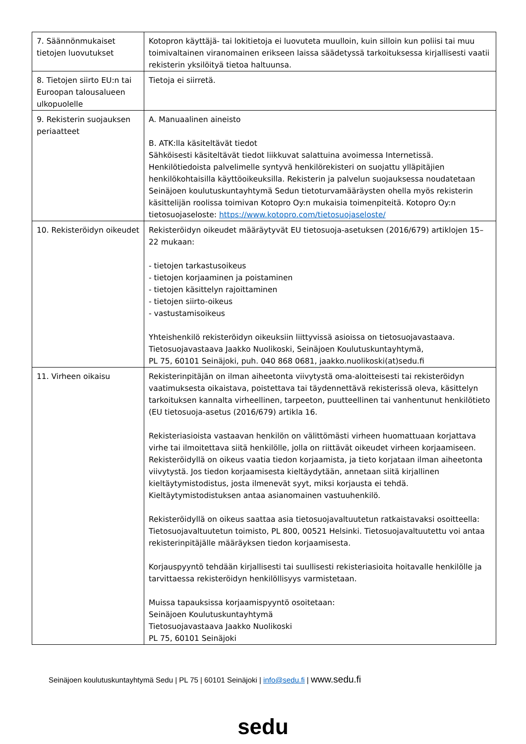| 7. Säännönmukaiset tietojen luovutukset | Kotopron käyttäjä- tai lokitietoja ei luovuteta muulloin, kuin silloin kun poliisi tai muu toimivaltainen viranomainen erikseen laissa säädetyssä tarkoituksessa kirjallisesti vaatii rekisterin yksilöityä tietoa haltuunsa. |
| 8. Tietojen siirto EU:n tai Euroopan talousalueen ulkopuolelle | Tietoja ei siirretä. |
| 9. Rekisterin suojauksen periaatteet | A. Manuaalinen aineisto B. ATK:lla käsiteltävät tiedot Sähköisesti käsiteltävät tiedot liikkuvat salattuina avoimessa Internetissä. Henkilötiedoista palvelimelle syntyvä henkilörekisteri on suojattu ylläpitäjien henkilökohtaisilla käyttöoikeuksilla. Rekisterin ja palvelun suojauksessa noudatetaan Seinäjoen koulutuskuntayhtymä Sedun tietoturvamääräysten ohella myös rekisterin käsittelijän roolissa toimivan Kotopro Oy:n mukaisia toimenpiteitä. Kotopro Oy:n tietosuojaseloste: https://www.kotopro.com/tietosuojaseloste/ |
| 10. Rekisteröidyn oikeudet | Rekisteröidyn oikeudet määräytyvät EU tietosuoja-asetuksen (2016/679) artiklojen 15–22 mukaan: - tietojen tarkastusoikeus - tietojen korjaaminen ja poistaminen - tietojen käsittelyn rajoittaminen - tietojen siirto-oikeus - vastustamisoikeus Yhteishenkilö rekisteröidyn oikeuksiin liittyvissä asioissa on tietosuojavastaava. Tietosuojavastaava Jaakko Nuolikoski, Seinäjoen Koulutuskuntayhtymä, PL 75, 60101 Seinäjoki, puh. 040 868 0681, jaakko.nuolikoski(at)sedu.fi |
| 11. Virheen oikaisu | Rekisterinpitäjän on ilman aiheetonta viivytystä oma-aloitteisesti tai rekisteröidyn vaatimuksesta oikaistava, poistettava tai täydennettävä rekisterissä oleva, käsittelyn tarkoituksen kannalta virheellinen, tarpeeton, puutteellinen tai vanhentunut henkilötieto (EU tietosuoja-asetus (2016/679) artikla 16. Rekisteriasioista vastaavan henkilön on välittömästi virheen huomattuaan korjattava virhe tai ilmoitettava siitä henkilölle, jolla on riittävät oikeudet virheen korjaamiseen. Rekisteröidyllä on oikeus vaatia tiedon korjaamista, ja tieto korjataan ilman aiheetonta viivytystä. Jos tiedon korjaamisesta kieltäydytään, annetaan siitä kirjallinen kieltäytymistodistus, josta ilmenevät syyt, miksi korjausta ei tehdä. Kieltäytymistodistuksen antaa asianomainen vastuuhenkilö. Rekisteröidyllä on oikeus saattaa asia tietosuojavaltuutetun ratkaistavaksi osoitteella: Tietosuojavaltuutetun toimisto, PL 800, 00521 Helsinki. Tietosuojavaltuutettu voi antaa rekisterinpitäjälle määräyksen tiedon korjaamisesta. Korjauspyyntö tehdään kirjallisesti tai suullisesti rekisteriasioita hoitavalle henkilölle ja tarvittaessa rekisteröidyn henkilöllisyys varmistetaan. Muissa tapauksissa korjaamispyyntö osoitetaan: Seinäjoen Koulutuskuntayhtymä Tietosuojavastaava Jaakko Nuolikoski PL 75, 60101 Seinäjoki |
Seinäjoen koulutuskuntayhtymä Sedu | PL 75 | 60101 Seinäjoki | info@sedu.fi | www.sedu.fi
sedu